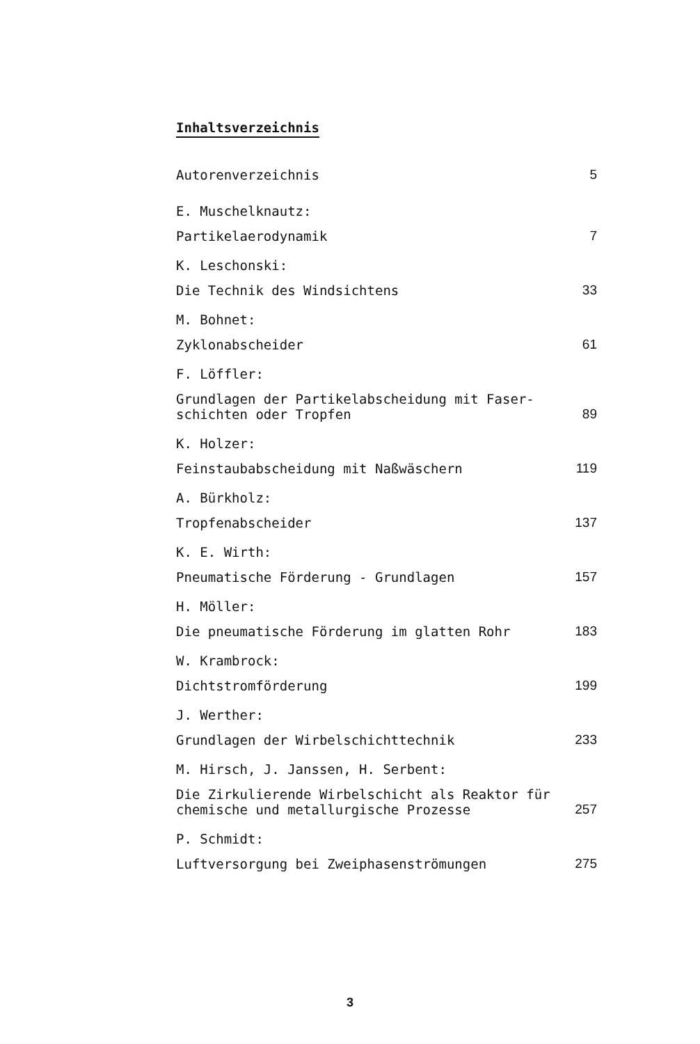Inhaltsverzeichnis
Autorenverzeichnis 5
E. Muschelknautz:
Partikelaerodynamik 7
K. Leschonski:
Die Technik des Windsichtens 33
M. Bohnet:
Zyklonabscheider 61
F. Löffler:
Grundlagen der Partikelabscheidung mit Faser-
schichten oder Tropfen 89
K. Holzer:
Feinstaubabscheidung mit Naßwäschern 119
A. Bürkholz:
Tropfenabscheider 137
K. E. Wirth:
Pneumatische Förderung - Grundlagen 157
H. Möller:
Die pneumatische Förderung im glatten Rohr 183
W. Krambrock:
Dichtstromförderung 199
J. Werther:
Grundlagen der Wirbelschichttechnik 233
M. Hirsch, J. Janssen, H. Serbent:
Die Zirkulierende Wirbelschicht als Reaktor für
chemische und metallurgische Prozesse 257
P. Schmidt:
Luftversorgung bei Zweiphasenströmungen 275
3